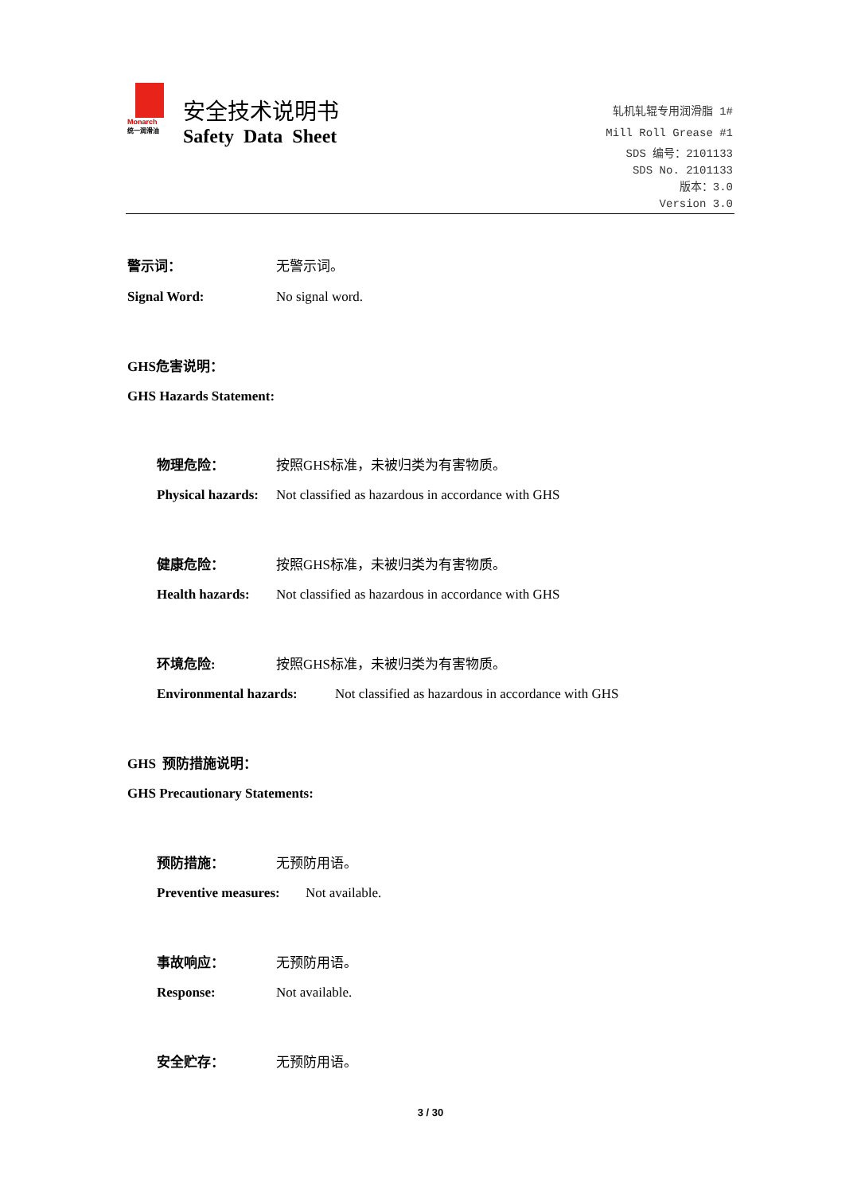Monarch
统一润滑油
安全技术说明书
Safety Data Sheet
轧机轧辊专用润滑脂 1#
Mill Roll Grease #1
SDS 编号：2101133
SDS No. 2101133
版本：3.0
Version 3.0
警示词： 无警示词。
Signal Word: No signal word.
GHS危害说明：
GHS Hazards Statement:
物理危险： 按照GHS标准，未被归类为有害物质。
Physical hazards:
Not classified as hazardous in accordance with GHS
健康危险： 按照GHS标准，未被归类为有害物质。
Health hazards:
Not classified as hazardous in accordance with GHS
环境危险: 按照GHS标准，未被归类为有害物质。
Environmental hazards:
Not classified as hazardous in accordance with GHS
GHS 预防措施说明：
GHS Precautionary Statements:
预防措施： 无预防用语。
Preventive measures: Not available.
事故响应： 无预防用语。
Response: Not available.
安全贮存： 无预防用语。
3 / 30